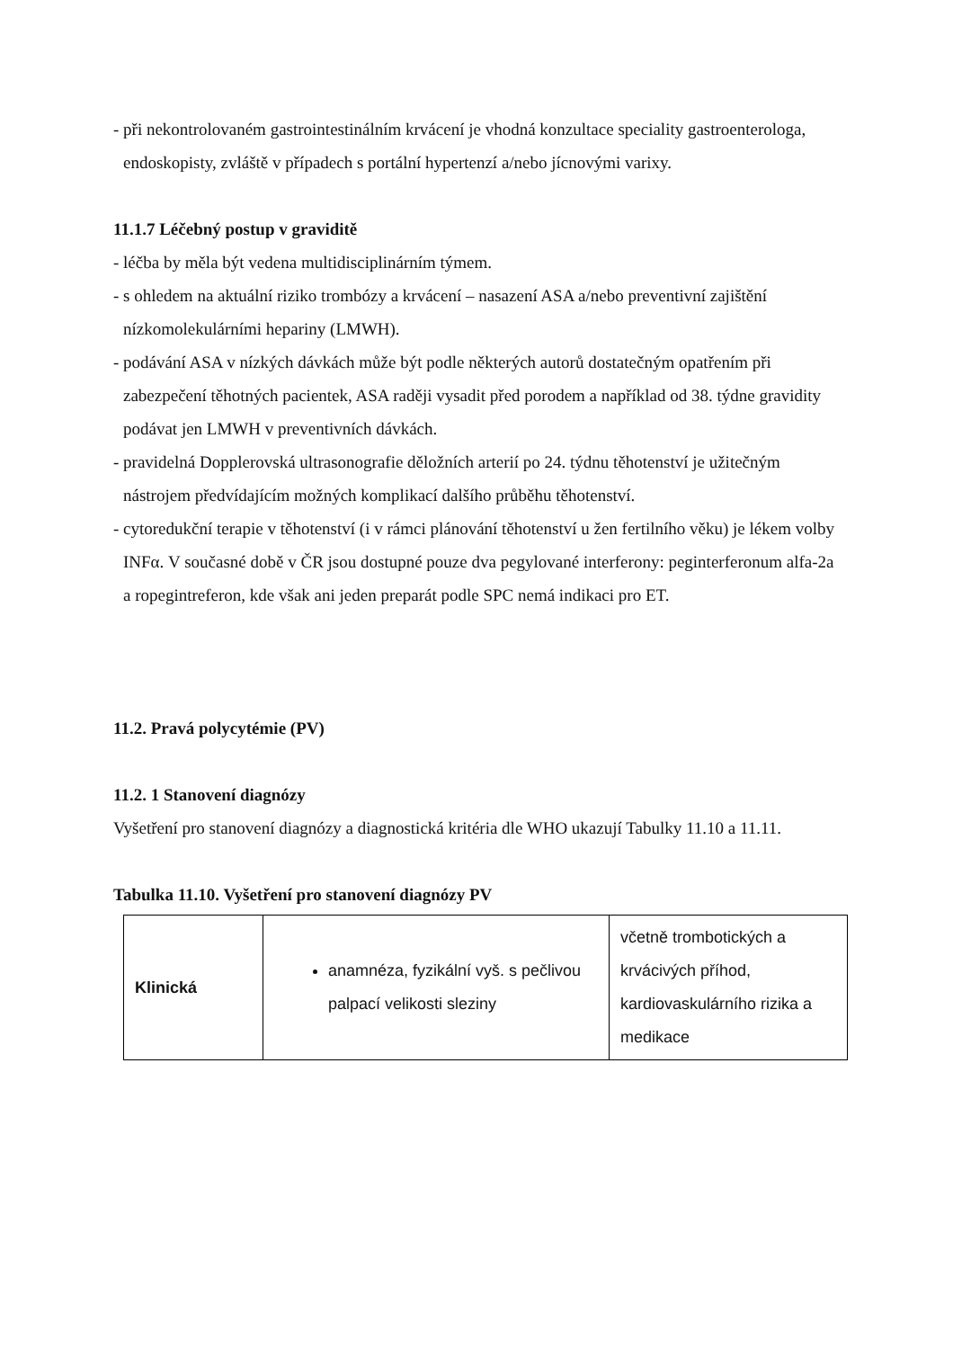- při nekontrolovaném gastrointestinálním krvácení je vhodná konzultace speciality gastroenterologa, endoskopisty, zvláště v případech s portální hypertenzí a/nebo jícnovými varixy.
11.1.7 Léčebný postup v graviditě
- léčba by měla být vedena multidisciplinárním týmem.
- s ohledem na aktuální riziko trombózy a krvácení – nasazení ASA a/nebo preventivní zajištění nízkomolekulárními hepariny (LMWH).
- podávání ASA v nízkých dávkách může být podle některých autorů dostatečným opatřením při zabezpečení těhotných pacientek, ASA raději vysadit před porodem a například od 38. týdne gravidity podávat jen LMWH v preventivních dávkách.
- pravidelná Dopplerovská ultrasonografie děložních arterií po 24. týdnu těhotenství je užitečným nástrojem předvídajícím možných komplikací dalšího průběhu těhotenství.
- cytoredukční terapie v těhotenství (i v rámci plánování těhotenství u žen fertilního věku) je lékem volby INFα. V současné době v ČR jsou dostupné pouze dva pegylované interferony: peginterferonum alfa-2a a ropegintreferon, kde však ani jeden preparát podle SPC nemá indikaci pro ET.
11.2. Pravá polycytémie (PV)
11.2. 1 Stanovení diagnózy
Vyšetření pro stanovení diagnózy a diagnostická kritéria dle WHO ukazují Tabulky 11.10 a 11.11.
Tabulka 11.10. Vyšetření pro stanovení diagnózy PV
| Klinická | anamnéza, fyzikální vyš. s pečlivou palpací velikosti sleziny | včetně trombotických a krvácivých příhod, kardiovaskulárního rizika a medikace |